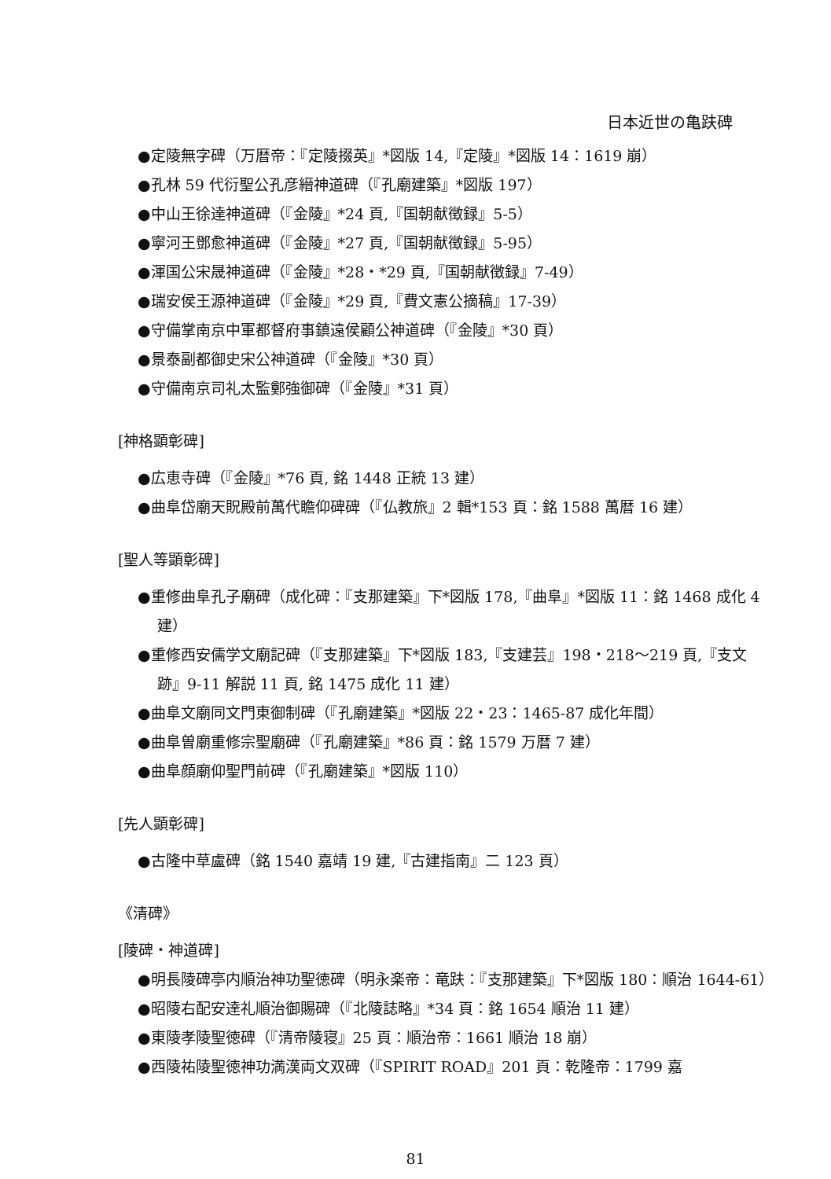日本近世の亀趺碑
●定陵無字碑（万暦帝：『定陵掇英』*図版 14,『定陵』*図版 14：1619 崩）
●孔林 59 代衍聖公孔彦縉神道碑（『孔廟建築』*図版 197）
●中山王徐達神道碑（『金陵』*24 頁,『国朝献徴録』5-5）
●寧河王鄧愈神道碑（『金陵』*27 頁,『国朝献徴録』5-95）
●渾国公宋晟神道碑（『金陵』*28・*29 頁,『国朝献徴録』7-49）
●瑞安侯王源神道碑（『金陵』*29 頁,『費文憲公摘稿』17-39）
●守備掌南京中軍都督府事鎮遠侯顧公神道碑（『金陵』*30 頁）
●景泰副都御史宋公神道碑（『金陵』*30 頁）
●守備南京司礼太監鄭強御碑（『金陵』*31 頁）
[神格顕彰碑]
●広恵寺碑（『金陵』*76 頁, 銘 1448 正統 13 建）
●曲阜岱廟天貺殿前萬代瞻仰碑碑（『仏教旅』2 輯*153 頁：銘 1588 萬暦 16 建）
[聖人等顕彰碑]
●重修曲阜孔子廟碑（成化碑：『支那建築』下*図版 178,『曲阜』*図版 11：銘 1468 成化 4 建）
●重修西安儒学文廟記碑（『支那建築』下*図版 183,『支建芸』198・218〜219 頁,『支文跡』9-11 解説 11 頁, 銘 1475 成化 11 建）
●曲阜文廟同文門東御制碑（『孔廟建築』*図版 22・23：1465-87 成化年間）
●曲阜曽廟重修宗聖廟碑（『孔廟建築』*86 頁：銘 1579 万暦 7 建）
●曲阜顔廟仰聖門前碑（『孔廟建築』*図版 110）
[先人顕彰碑]
●古隆中草盧碑（銘 1540 嘉靖 19 建,『古建指南』二 123 頁）
《清碑》
[陵碑・神道碑]
●明長陵碑亭内順治神功聖徳碑（明永楽帝：竜趺：『支那建築』下*図版 180：順治 1644-61）
●昭陵右配安達礼順治御賜碑（『北陵誌略』*34 頁：銘 1654 順治 11 建）
●東陵孝陵聖徳碑（『清帝陵寝』25 頁：順治帝：1661 順治 18 崩）
●西陵祐陵聖徳神功満漢両文双碑（『SPIRIT ROAD』201 頁：乾隆帝：1799 嘉
81